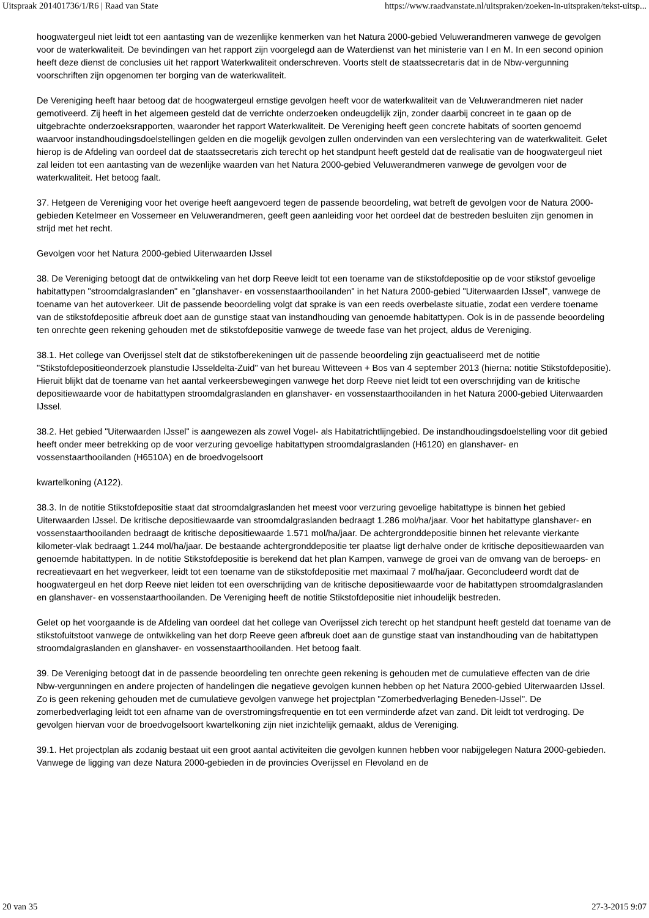Uitspraak 201401736/1/R6 | Raad van State https://www.raadvanstate.nl/uitspraken/zoeken-in-uitspraken/tekst-uitsp...
hoogwatergeul niet leidt tot een aantasting van de wezenlijke kenmerken van het Natura 2000-gebied Veluwerandmeren vanwege de gevolgen voor de waterkwaliteit. De bevindingen van het rapport zijn voorgelegd aan de Waterdienst van het ministerie van I en M. In een second opinion heeft deze dienst de conclusies uit het rapport Waterkwaliteit onderschreven. Voorts stelt de staatssecretaris dat in de Nbw-vergunning voorschriften zijn opgenomen ter borging van de waterkwaliteit.
De Vereniging heeft haar betoog dat de hoogwatergeul ernstige gevolgen heeft voor de waterkwaliteit van de Veluwerandmeren niet nader gemotiveerd. Zij heeft in het algemeen gesteld dat de verrichte onderzoeken ondeugdelijk zijn, zonder daarbij concreet in te gaan op de uitgebrachte onderzoeksrapporten, waaronder het rapport Waterkwaliteit. De Vereniging heeft geen concrete habitats of soorten genoemd waarvoor instandhoudingsdoelstellingen gelden en die mogelijk gevolgen zullen ondervinden van een verslechtering van de waterkwaliteit. Gelet hierop is de Afdeling van oordeel dat de staatssecretaris zich terecht op het standpunt heeft gesteld dat de realisatie van de hoogwatergeul niet zal leiden tot een aantasting van de wezenlijke waarden van het Natura 2000-gebied Veluwerandmeren vanwege de gevolgen voor de waterkwaliteit. Het betoog faalt.
37. Hetgeen de Vereniging voor het overige heeft aangevoerd tegen de passende beoordeling, wat betreft de gevolgen voor de Natura 2000-gebieden Ketelmeer en Vossemeer en Veluwerandmeren, geeft geen aanleiding voor het oordeel dat de bestreden besluiten zijn genomen in strijd met het recht.
Gevolgen voor het Natura 2000-gebied Uiterwaarden IJssel
38. De Vereniging betoogt dat de ontwikkeling van het dorp Reeve leidt tot een toename van de stikstofdepositie op de voor stikstof gevoelige habitattypen "stroomdalgraslanden" en "glanshaver- en vossenstaarthooilanden" in het Natura 2000-gebied "Uiterwaarden IJssel", vanwege de toename van het autoverkeer. Uit de passende beoordeling volgt dat sprake is van een reeds overbelaste situatie, zodat een verdere toename van de stikstofdepositie afbreuk doet aan de gunstige staat van instandhouding van genoemde habitattypen. Ook is in de passende beoordeling ten onrechte geen rekening gehouden met de stikstofdepositie vanwege de tweede fase van het project, aldus de Vereniging.
38.1. Het college van Overijssel stelt dat de stikstofberekeningen uit de passende beoordeling zijn geactualiseerd met de notitie "Stikstofdepositieonderzoek planstudie IJsseldelta-Zuid" van het bureau Witteveen + Bos van 4 september 2013 (hierna: notitie Stikstofdepositie). Hieruit blijkt dat de toename van het aantal verkeersbewegingen vanwege het dorp Reeve niet leidt tot een overschrijding van de kritische depositiewaarde voor de habitattypen stroomdalgraslanden en glanshaver- en vossenstaarthooilanden in het Natura 2000-gebied Uiterwaarden IJssel.
38.2. Het gebied "Uiterwaarden IJssel" is aangewezen als zowel Vogel- als Habitatrichtlijngebied. De instandhoudingsdoelstelling voor dit gebied heeft onder meer betrekking op de voor verzuring gevoelige habitattypen stroomdalgraslanden (H6120) en glanshaver- en vossenstaarthooilanden (H6510A) en de broedvogelsoort
kwartelkoning (A122).
38.3. In de notitie Stikstofdepositie staat dat stroomdalgraslanden het meest voor verzuring gevoelige habitattype is binnen het gebied Uiterwaarden IJssel. De kritische depositiewaarde van stroomdalgraslanden bedraagt 1.286 mol/ha/jaar. Voor het habitattype glanshaver- en vossenstaarthooilanden bedraagt de kritische depositiewaarde 1.571 mol/ha/jaar. De achtergronddepositie binnen het relevante vierkante kilometer-vlak bedraagt 1.244 mol/ha/jaar. De bestaande achtergronddepositie ter plaatse ligt derhalve onder de kritische depositiewaarden van genoemde habitattypen. In de notitie Stikstofdepositie is berekend dat het plan Kampen, vanwege de groei van de omvang van de beroeps- en recreatievaart en het wegverkeer, leidt tot een toename van de stikstofdepositie met maximaal 7 mol/ha/jaar. Geconcludeerd wordt dat de hoogwatergeul en het dorp Reeve niet leiden tot een overschrijding van de kritische depositiewaarde voor de habitattypen stroomdalgraslanden en glanshaver- en vossenstaarthooilanden. De Vereniging heeft de notitie Stikstofdepositie niet inhoudelijk bestreden.
Gelet op het voorgaande is de Afdeling van oordeel dat het college van Overijssel zich terecht op het standpunt heeft gesteld dat toename van de stikstofuitstoot vanwege de ontwikkeling van het dorp Reeve geen afbreuk doet aan de gunstige staat van instandhouding van de habitattypen stroomdalgraslanden en glanshaver- en vossenstaarthooilanden. Het betoog faalt.
39. De Vereniging betoogt dat in de passende beoordeling ten onrechte geen rekening is gehouden met de cumulatieve effecten van de drie Nbw-vergunningen en andere projecten of handelingen die negatieve gevolgen kunnen hebben op het Natura 2000-gebied Uiterwaarden IJssel. Zo is geen rekening gehouden met de cumulatieve gevolgen vanwege het projectplan "Zomerbedverlaging Beneden-IJssel". De zomerbedverlaging leidt tot een afname van de overstromingsfrequentie en tot een verminderde afzet van zand. Dit leidt tot verdroging. De gevolgen hiervan voor de broedvogelsoort kwartelkoning zijn niet inzichtelijk gemaakt, aldus de Vereniging.
39.1. Het projectplan als zodanig bestaat uit een groot aantal activiteiten die gevolgen kunnen hebben voor nabijgelegen Natura 2000-gebieden. Vanwege de ligging van deze Natura 2000-gebieden in de provincies Overijssel en Flevoland en de
20 van 35 27-3-2015 9:07